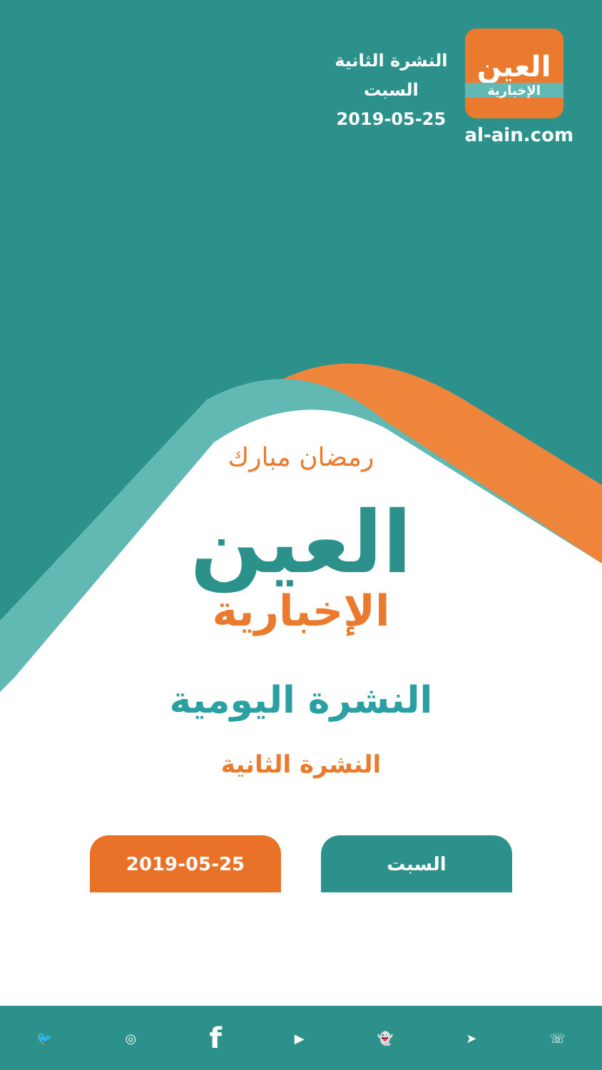النشرة الثانية
السبت
2019-05-25
العين
الإخبارية
al-ain.com
رمضان مبارك
العين
الإخبارية
النشرة اليومية
النشرة الثانية
السبت 2019-05-25
☏ ➤ 👻 ▶ f ◎ 🐦